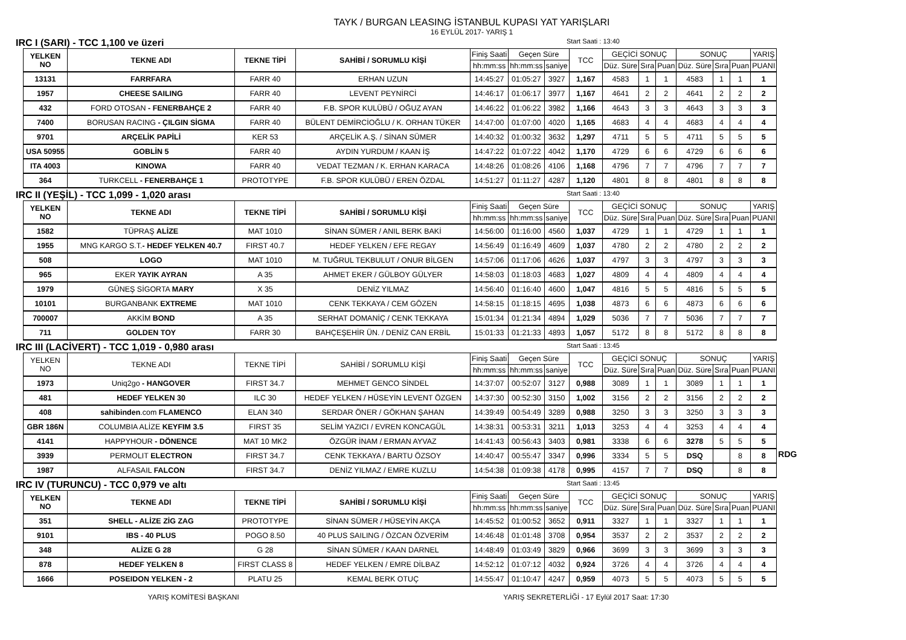TAYK / BURGAN LEASING İSTANBUL KUPASI YAT YARIŞLARI
16 EYLÜL 2017- YARIŞ 1
IRC I (SARI) - TCC 1,100 ve üzeri Start Saati : 13:40
| YELKEN NO | TEKNE ADI | TEKNE TİPİ | SAHİBİ / SORUMLU KİŞİ | Finiş Saati | Geçen Süre | | TCC | GEÇİCİ SONUÇ | | | SONUÇ | | | YARIŞ |
| --- | --- | --- | --- | --- | --- | --- | --- | --- | --- | --- | --- | --- | --- | --- |
| | | | | hh:mm:ss | hh:mm:ss | saniye | | Düz. Süre | Sıra | Puan | Düz. Süre | Sıra | Puan | PUANI |
| 13131 | FARRFARA | FARR 40 | ERHAN UZUN | 14:45:27 | 01:05:27 | 3927 | 1,167 | 4583 | 1 | 1 | 4583 | 1 | 1 | 1 |
| 1957 | CHEESE SAILING | FARR 40 | LEVENT PEYNİRCİ | 14:46:17 | 01:06:17 | 3977 | 1,167 | 4641 | 2 | 2 | 4641 | 2 | 2 | 2 |
| 432 | FORD OTOSAN - FENERBAHÇE 2 | FARR 40 | F.B. SPOR KULÜBÜ / OĞUZ AYAN | 14:46:22 | 01:06:22 | 3982 | 1,166 | 4643 | 3 | 3 | 4643 | 3 | 3 | 3 |
| 7400 | BORUSAN RACING - ÇILGIN SİGMA | FARR 40 | BÜLENT DEMİRCİOĞLU / K. ORHAN TÜKER | 14:47:00 | 01:07:00 | 4020 | 1,165 | 4683 | 4 | 4 | 4683 | 4 | 4 | 4 |
| 9701 | ARÇELİK PAPİLİ | KER 53 | ARÇELİK A.Ş. / SİNAN SÜMER | 14:40:32 | 01:00:32 | 3632 | 1,297 | 4711 | 5 | 5 | 4711 | 5 | 5 | 5 |
| USA 50955 | GOBLİN 5 | FARR 40 | AYDIN YURDUM / KAAN İŞ | 14:47:22 | 01:07:22 | 4042 | 1,170 | 4729 | 6 | 6 | 4729 | 6 | 6 | 6 |
| ITA 4003 | KINOWA | FARR 40 | VEDAT TEZMAN / K. ERHAN KARACA | 14:48:26 | 01:08:26 | 4106 | 1,168 | 4796 | 7 | 7 | 4796 | 7 | 7 | 7 |
| 364 | TURKCELL - FENERBAHÇE 1 | PROTOTYPE | F.B. SPOR KULÜBÜ / EREN ÖZDAL | 14:51:27 | 01:11:27 | 4287 | 1,120 | 4801 | 8 | 8 | 4801 | 8 | 8 | 8 |
IRC II (YEŞİL) - TCC 1,099 - 1,020 arası Start Saati : 13:40
| YELKEN NO | TEKNE ADI | TEKNE TİPİ | SAHİBİ / SORUMLU KİŞİ | Finiş Saati | Geçen Süre | | TCC | GEÇİCİ SONUÇ | | | SONUÇ | | | YARIŞ |
| --- | --- | --- | --- | --- | --- | --- | --- | --- | --- | --- | --- | --- | --- | --- |
| | | | | hh:mm:ss | hh:mm:ss | saniye | | Düz. Süre | Sıra | Puan | Düz. Süre | Sıra | Puan | PUANI |
| 1582 | TÜPRAŞ ALİZE | MAT 1010 | SİNAN SÜMER / ANIL BERK BAKİ | 14:56:00 | 01:16:00 | 4560 | 1,037 | 4729 | 1 | 1 | 4729 | 1 | 1 | 1 |
| 1955 | MNG KARGO S.T. - HEDEF YELKEN 40.7 | FIRST 40.7 | HEDEF YELKEN / EFE REGAY | 14:56:49 | 01:16:49 | 4609 | 1,037 | 4780 | 2 | 2 | 4780 | 2 | 2 | 2 |
| 508 | LOGO | MAT 1010 | M. TUĞRUL TEKBULUT / ONUR BİLGEN | 14:57:06 | 01:17:06 | 4626 | 1,037 | 4797 | 3 | 3 | 4797 | 3 | 3 | 3 |
| 965 | EKER YAYIK AYRAN | A 35 | AHMET EKER / GÜLBOY GÜLYER | 14:58:03 | 01:18:03 | 4683 | 1,027 | 4809 | 4 | 4 | 4809 | 4 | 4 | 4 |
| 1979 | GÜNEŞ SİGORTA MARY | X 35 | DENİZ YILMAZ | 14:56:40 | 01:16:40 | 4600 | 1,047 | 4816 | 5 | 5 | 4816 | 5 | 5 | 5 |
| 10101 | BURGANBANK EXTREME | MAT 1010 | CENK TEKKAYA / CEM GÖZEN | 14:58:15 | 01:18:15 | 4695 | 1,038 | 4873 | 6 | 6 | 4873 | 6 | 6 | 6 |
| 700007 | AKKİM BOND | A 35 | SERHAT DOMANİÇ / CENK TEKKAYA | 15:01:34 | 01:21:34 | 4894 | 1,029 | 5036 | 7 | 7 | 5036 | 7 | 7 | 7 |
| 711 | GOLDEN TOY | FARR 30 | BAHÇEŞEHİR ÜN. / DENİZ CAN ERBİL | 15:01:33 | 01:21:33 | 4893 | 1,057 | 5172 | 8 | 8 | 5172 | 8 | 8 | 8 |
IRC III (LACİVERT) - TCC 1,019 - 0,980 arası Start Saati : 13:45
| YELKEN NO | TEKNE ADI | TEKNE TİPİ | SAHİBİ / SORUMLU KİŞİ | Finiş Saati | Geçen Süre | | TCC | GEÇİCİ SONUÇ | | | SONUÇ | | | YARIŞ | RDG |
| --- | --- | --- | --- | --- | --- | --- | --- | --- | --- | --- | --- | --- | --- | --- | --- |
| | | | | hh:mm:ss | hh:mm:ss | saniye | | Düz. Süre | Sıra | Puan | Düz. Süre | Sıra | Puan | PUANI | |
| 1973 | Uniq2go - HANGOVER | FIRST 34.7 | MEHMET GENCO SİNDEL | 14:37:07 | 00:52:07 | 3127 | 0,988 | 3089 | 1 | 1 | 3089 | 1 | 1 | 1 | |
| 481 | HEDEF YELKEN 30 | ILC 30 | HEDEF YELKEN / HÜSEYİN LEVENT ÖZGEN | 14:37:30 | 00:52:30 | 3150 | 1,002 | 3156 | 2 | 2 | 3156 | 2 | 2 | 2 | |
| 408 | sahibinden .com FLAMENCO | ELAN 340 | SERDAR ÖNER / GÖKHAN ŞAHAN | 14:39:49 | 00:54:49 | 3289 | 0,988 | 3250 | 3 | 3 | 3250 | 3 | 3 | 3 | |
| GBR 186N | COLUMBIA ALİZE KEYFIM 3.5 | FIRST 35 | SELİM YAZICI / EVREN KONCAGÜL | 14:38:31 | 00:53:31 | 3211 | 1,013 | 3253 | 4 | 4 | 3253 | 4 | 4 | 4 | |
| 4141 | HAPPYHOUR - DÖNENCE | MAT 10 MK2 | ÖZGÜR İNAM / ERMAN AYVAZ | 14:41:43 | 00:56:43 | 3403 | 0,981 | 3338 | 6 | 6 | 3278 | 5 | 5 | 5 | |
| 3939 | PERMOLIT ELECTRON | FIRST 34.7 | CENK TEKKAYA / BARTU ÖZSOY | 14:40:47 | 00:55:47 | 3347 | 0,996 | 3334 | 5 | 5 | DSQ | | 8 | 8 | |
| 1987 | ALFASAIL FALCON | FIRST 34.7 | DENİZ YILMAZ / EMRE KUZLU | 14:54:38 | 01:09:38 | 4178 | 0,995 | 4157 | 7 | 7 | DSQ | | 8 | 8 | |
IRC IV (TURUNCU) - TCC 0,979 ve altı Start Saati : 13:45
| YELKEN NO | TEKNE ADI | TEKNE TİPİ | SAHİBİ / SORUMLU KİŞİ | Finiş Saati | Geçen Süre | | TCC | GEÇİCİ SONUÇ | | | SONUÇ | | | YARIŞ |
| --- | --- | --- | --- | --- | --- | --- | --- | --- | --- | --- | --- | --- | --- | --- |
| | | | | hh:mm:ss | hh:mm:ss | saniye | | Düz. Süre | Sıra | Puan | Düz. Süre | Sıra | Puan | PUANI |
| 351 | SHELL - ALİZE ZİG ZAG | PROTOTYPE | SİNAN SÜMER / HÜSEYİN AKÇA | 14:45:52 | 01:00:52 | 3652 | 0,911 | 3327 | 1 | 1 | 3327 | 1 | 1 | 1 |
| 9101 | IBS - 40 PLUS | POGO 8.50 | 40 PLUS SAILING / ÖZCAN ÖZVERİM | 14:46:48 | 01:01:48 | 3708 | 0,954 | 3537 | 2 | 2 | 3537 | 2 | 2 | 2 |
| 348 | ALİZE G 28 | G 28 | SİNAN SÜMER / KAAN DARNEL | 14:48:49 | 01:03:49 | 3829 | 0,966 | 3699 | 3 | 3 | 3699 | 3 | 3 | 3 |
| 878 | HEDEF YELKEN 8 | FIRST CLASS 8 | HEDEF YELKEN / EMRE DİLBAZ | 14:52:12 | 01:07:12 | 4032 | 0,924 | 3726 | 4 | 4 | 3726 | 4 | 4 | 4 |
| 1666 | POSEIDON YELKEN - 2 | PLATU 25 | KEMAL BERK OTUÇ | 14:55:47 | 01:10:47 | 4247 | 0,959 | 4073 | 5 | 5 | 4073 | 5 | 5 | 5 |
YARIŞ KOMİTESİ BAŞKANI YARIŞ SEKRETERLİĞİ - 17 Eylül 2017 Saat: 17:30